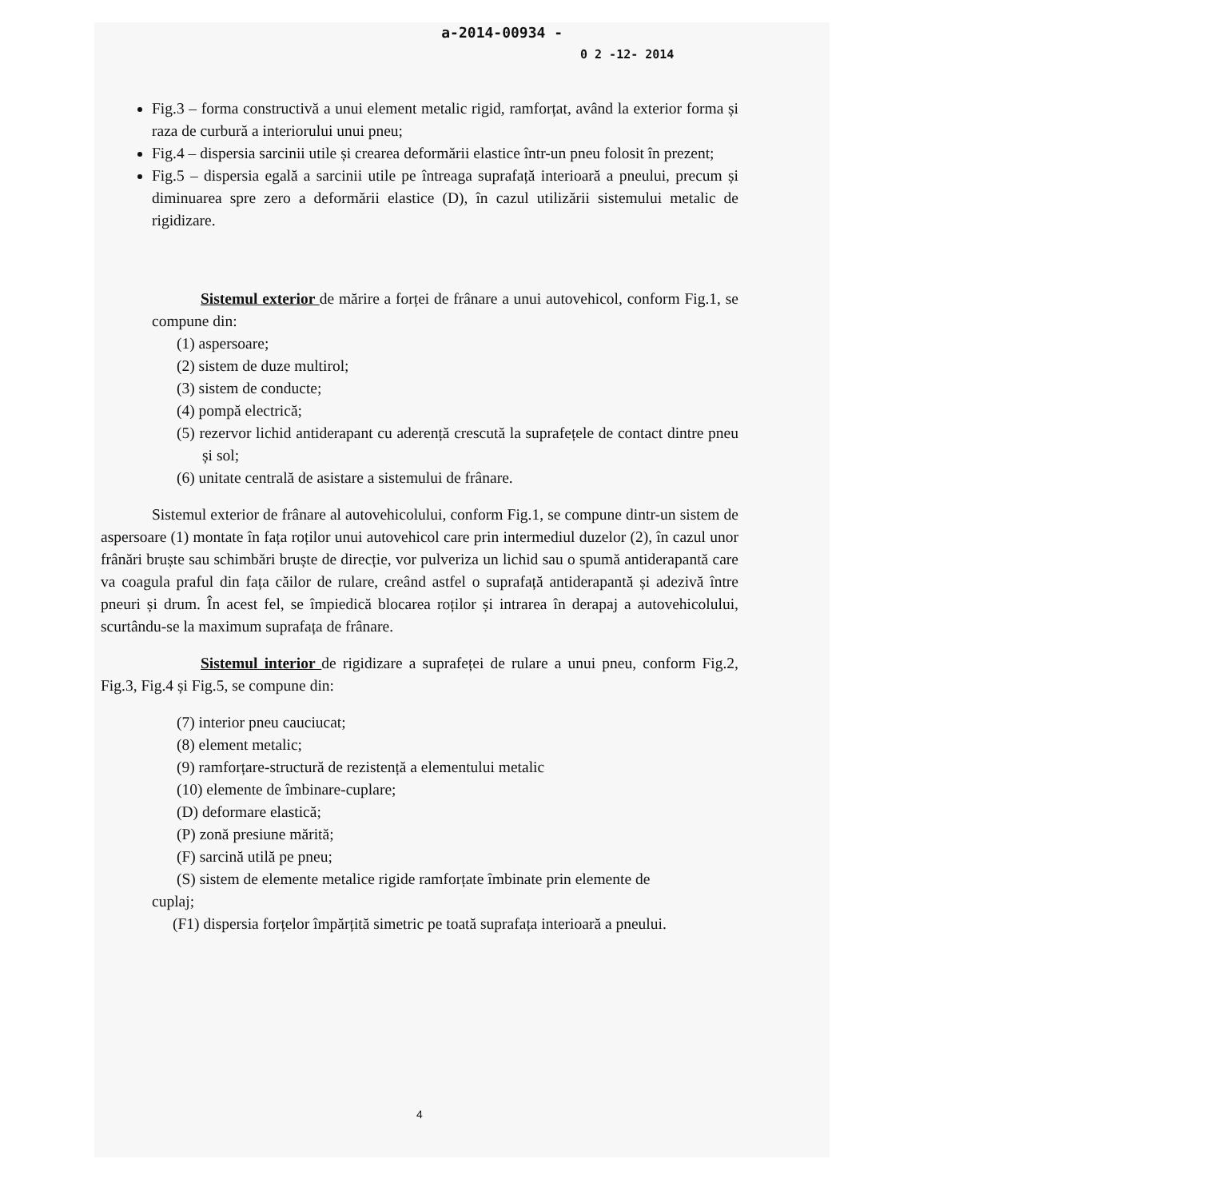a-2014-00934 -
0 2 -12- 2014
Fig.3 – forma constructivă a unui element metalic rigid, ramforțat, având la exterior forma și raza de curbură a interiorului unui pneu;
Fig.4 – dispersia sarcinii utile și crearea deformării elastice într-un pneu folosit în prezent;
Fig.5 – dispersia egală a sarcinii utile pe întreaga suprafață interioară a pneului, precum și diminuarea spre zero a deformării elastice (D), în cazul utilizării sistemului metalic de rigidizare.
Sistemul exterior de mărire a forței de frânare a unui autovehicol, conform Fig.1, se compune din:
(1) aspersoare;
(2) sistem de duze multirol;
(3) sistem de conducte;
(4) pompă electrică;
(5) rezervor lichid antiderapant cu aderență crescută la suprafețele de contact dintre pneu și sol;
(6) unitate centrală de asistare a sistemului de frânare.
Sistemul exterior de frânare al autovehicolului, conform Fig.1, se compune dintr-un sistem de aspersoare (1) montate în fața roților unui autovehicol care prin intermediul duzelor (2), în cazul unor frânări bruște sau schimbări bruște de direcție, vor pulveriza un lichid sau o spumă antiderapantă care va coagula praful din fața căilor de rulare, creând astfel o suprafață antiderapantă și adezivă între pneuri și drum. În acest fel, se împiedică blocarea roților și intrarea în derapaj a autovehicolului, scurtându-se la maximum suprafața de frânare.
Sistemul interior de rigidizare a suprafeței de rulare a unui pneu, conform Fig.2, Fig.3, Fig.4 și Fig.5, se compune din:
(7) interior pneu cauciucat;
(8) element metalic;
(9) ramforțare-structură de rezistență a elementului metalic
(10) elemente de îmbinare-cuplare;
(D) deformare elastică;
(P) zonă presiune mărită;
(F) sarcină utilă pe pneu;
(S) sistem de elemente metalice rigide ramforțate îmbinate prin elemente de
cuplaj;
(F1) dispersia forțelor împărțită simetric pe toată suprafața interioară a pneului.
4